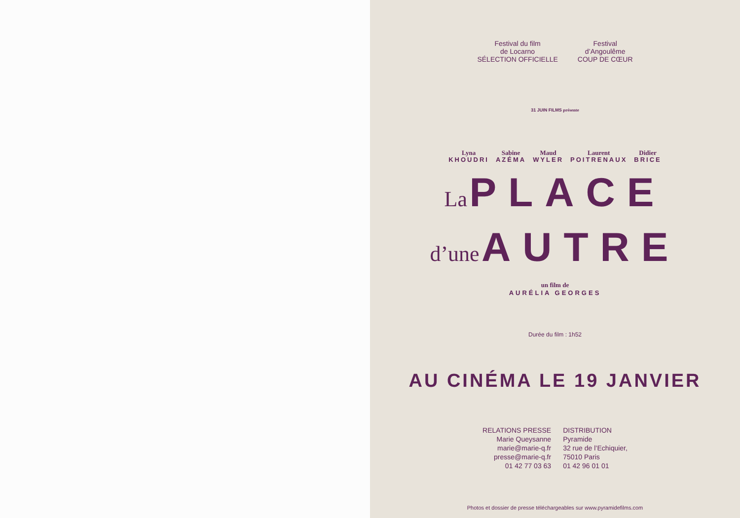Festival du film
de Locarno
SÉLECTION OFFICIELLE
Festival
d’Angoulême
COUP DE CŒUR
31 JUIN FILMS présente
Lyna
KHOUDRI
Sabine
AZÉMA
Maud
WYLER
Laurent
POITRENAUX
Didier
BRICE
La PLACE
d’une AUTRE
un film de
AURÉLIA GEORGES
Durée du film : 1h52
AU CINÉMA LE 19 JANVIER
RELATIONS PRESSE
Marie Queysanne
marie@marie-q.fr
presse@marie-q.fr
01 42 77 03 63
DISTRIBUTION
Pyramide
32 rue de l’Echiquier,
75010 Paris
01 42 96 01 01
Photos et dossier de presse téléchargeables sur www.pyramidefilms.com